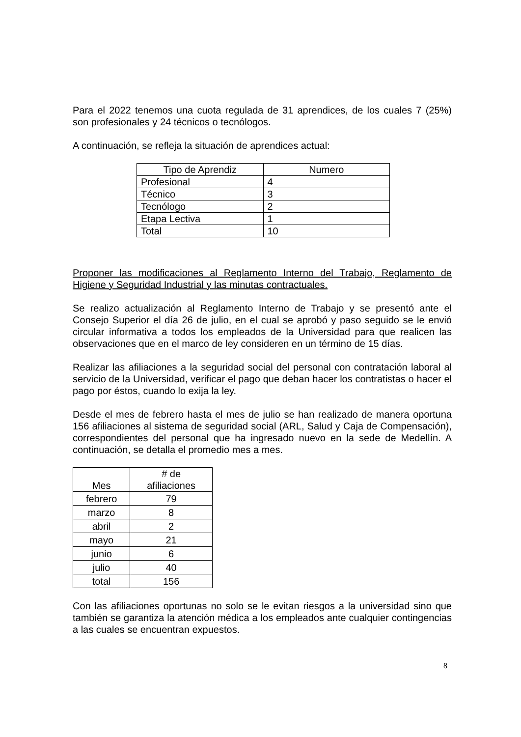Para el 2022 tenemos una cuota regulada de 31 aprendices, de los cuales 7 (25%) son profesionales y 24 técnicos o tecnólogos.
A continuación, se refleja la situación de aprendices actual:
| Tipo de Aprendiz | Numero |
| --- | --- |
| Profesional | 4 |
| Técnico | 3 |
| Tecnólogo | 2 |
| Etapa Lectiva | 1 |
| Total | 10 |
Proponer las modificaciones al Reglamento Interno del Trabajo, Reglamento de Higiene y Seguridad Industrial y las minutas contractuales.
Se realizo actualización al Reglamento Interno de Trabajo y se presentó ante el Consejo Superior el día 26 de julio, en el cual se aprobó y paso seguido se le envió circular informativa a todos los empleados de la Universidad para que realicen las observaciones que en el marco de ley consideren en un término de 15 días.
Realizar las afiliaciones a la seguridad social del personal con contratación laboral al servicio de la Universidad, verificar el pago que deban hacer los contratistas o hacer el pago por éstos, cuando lo exija la ley.
Desde el mes de febrero hasta el mes de julio se han realizado de manera oportuna 156 afiliaciones al sistema de seguridad social (ARL, Salud y Caja de Compensación), correspondientes del personal que ha ingresado nuevo en la sede de Medellín. A continuación, se detalla el promedio mes a mes.
| Mes | # de afiliaciones |
| --- | --- |
| febrero | 79 |
| marzo | 8 |
| abril | 2 |
| mayo | 21 |
| junio | 6 |
| julio | 40 |
| total | 156 |
Con las afiliaciones oportunas no solo se le evitan riesgos a la universidad sino que también se garantiza la atención médica a los empleados ante cualquier contingencias a las cuales se encuentran expuestos.
8